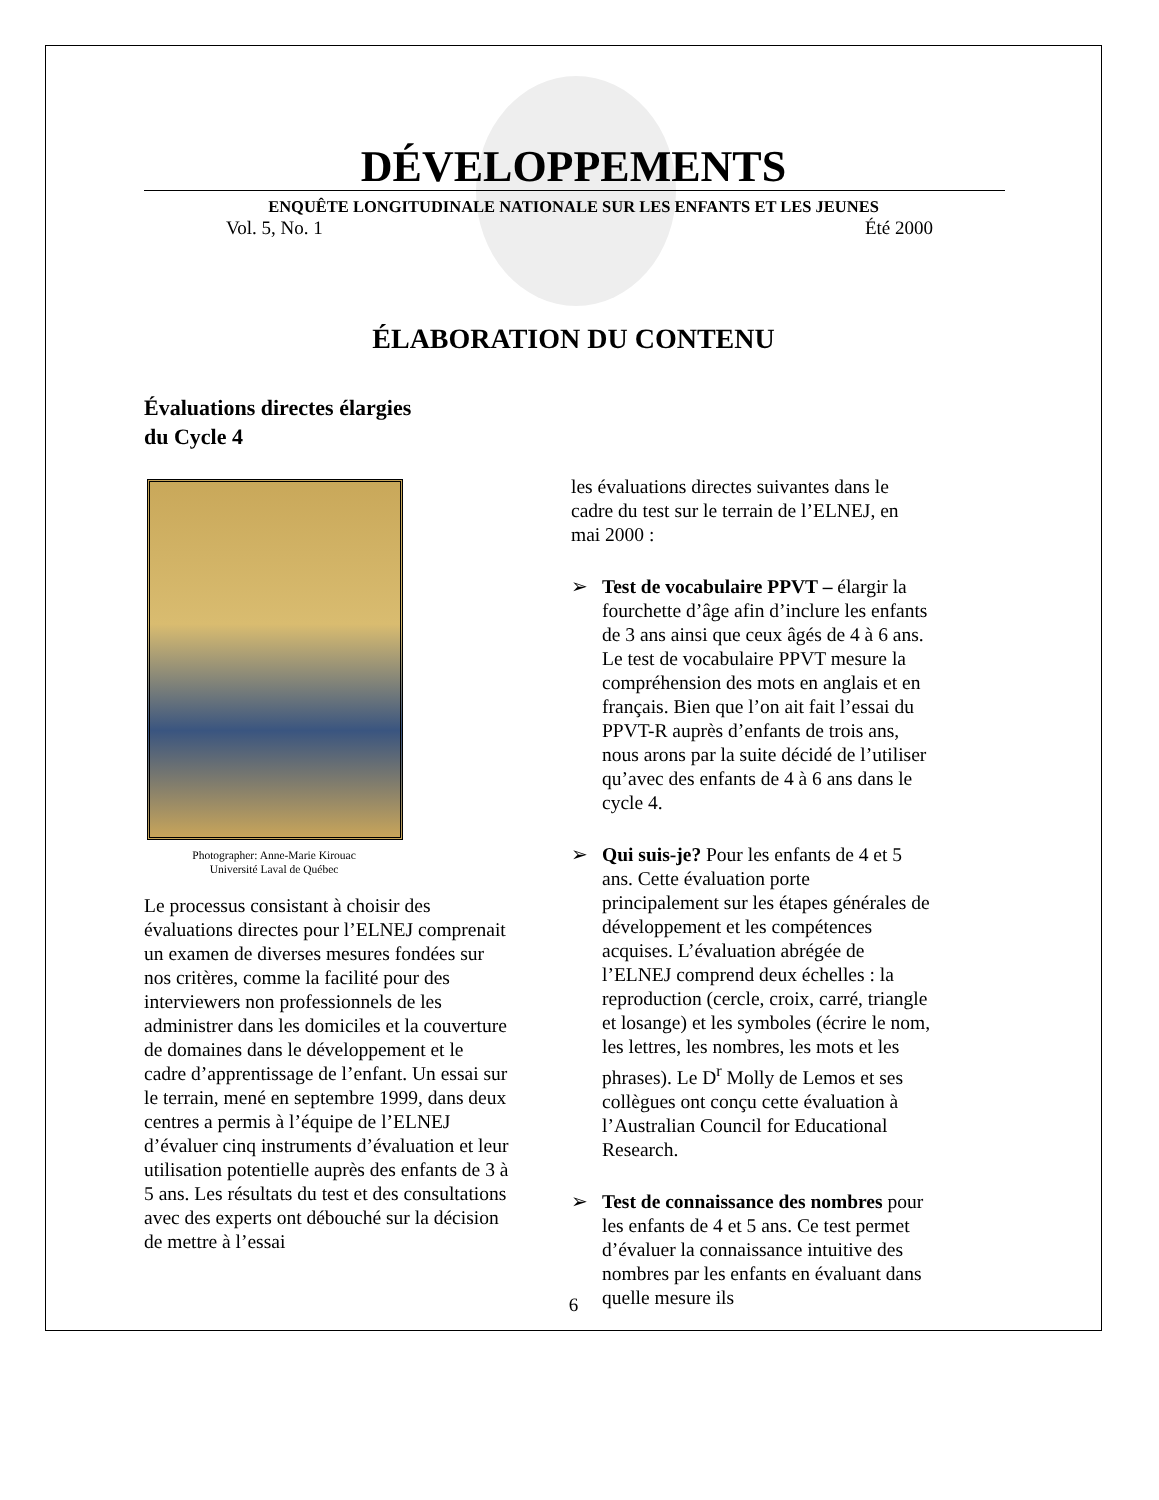DÉVELOPPEMENTS
ENQUÊTE LONGITUDINALE NATIONALE SUR LES ENFANTS ET LES JEUNES
Vol. 5, No. 1 Été 2000
ÉLABORATION DU CONTENU
Évaluations directes élargies
du Cycle 4
Photographer: Anne-Marie Kirouac
Université Laval de Québec
Le processus consistant à choisir des évaluations directes pour l’ELNEJ comprenait un examen de diverses mesures fondées sur nos critères, comme la facilité pour des interviewers non professionnels de les administrer dans les domiciles et la couverture de domaines dans le développement et le cadre d’apprentissage de l’enfant. Un essai sur le terrain, mené en septembre 1999, dans deux centres a permis à l’équipe de l’ELNEJ d’évaluer cinq instruments d’évaluation et leur utilisation potentielle auprès des enfants de 3 à 5 ans. Les résultats du test et des consultations avec des experts ont débouché sur la décision de mettre à l’essai
les évaluations directes suivantes dans le cadre du test sur le terrain de l’ELNEJ, en mai 2000 :
➢ Test de vocabulaire PPVT – élargir la fourchette d’âge afin d’inclure les enfants de 3 ans ainsi que ceux âgés de 4 à 6 ans. Le test de vocabulaire PPVT mesure la compréhension des mots en anglais et en français. Bien que l’on ait fait l’essai du PPVT-R auprès d’enfants de trois ans, nous arons par la suite décidé de l’utiliser qu’avec des enfants de 4 à 6 ans dans le cycle 4.
➢ Qui suis-je? Pour les enfants de 4 et 5 ans. Cette évaluation porte principalement sur les étapes générales de développement et les compétences acquises. L’évaluation abrégée de l’ELNEJ comprend deux échelles : la reproduction (cercle, croix, carré, triangle et losange) et les symboles (écrire le nom, les lettres, les nombres, les mots et les phrases). Le D<sup>r</sup> Molly de Lemos et ses collègues ont conçu cette évaluation à l’Australian Council for Educational Research.
➢ Test de connaissance des nombres pour les enfants de 4 et 5 ans. Ce test permet d’évaluer la connaissance intuitive des nombres par les enfants en évaluant dans quelle mesure ils
6